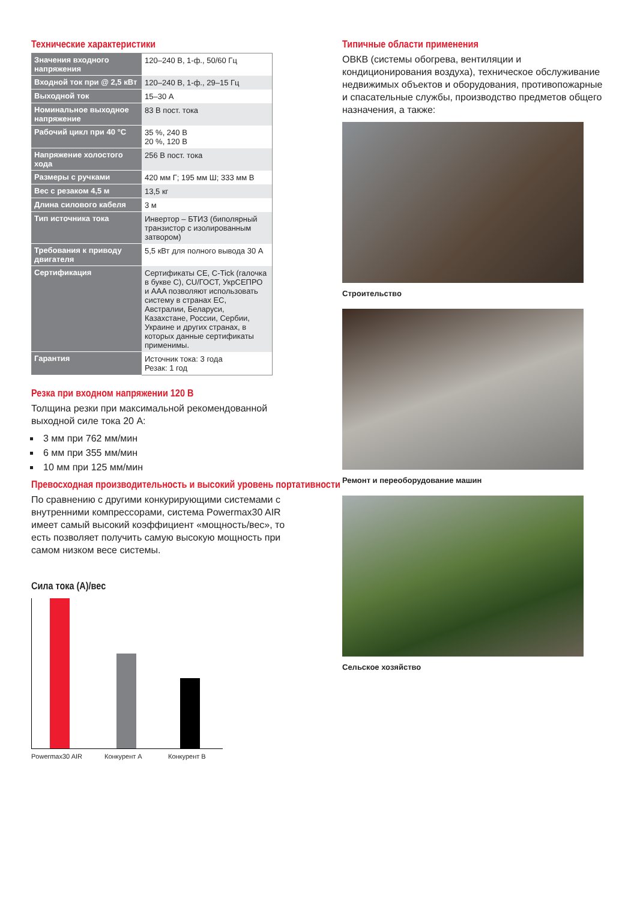Технические характеристики
| Значения входного напряжения | 120–240 В, 1-ф., 50/60 Гц |
| Входной ток при @ 2,5 кВт | 120–240 В, 1-ф., 29–15 Гц |
| Выходной ток | 15–30 А |
| Номинальное выходное напряжение | 83 В пост. тока |
| Рабочий цикл при 40 °C | 35 %, 240 В 20 %, 120 В |
| Напряжение холостого хода | 256 В пост. тока |
| Размеры с ручками | 420 мм Г; 195 мм Ш; 333 мм В |
| Вес с резаком 4,5 м | 13,5 кг |
| Длина силового кабеля | 3 м |
| Тип источника тока | Инвертор – БТИЗ (биполярный транзистор с изолированным затвором) |
| Требования к приводу двигателя | 5,5 кВт для полного вывода 30 А |
| Сертификация | Сертификаты CE, C-Tick (галочка в букве С), CU/ГОСТ, УкрСЕПРО и AAA позволяют использовать систему в странах ЕС, Австралии, Беларуси, Казахстане, России, Сербии, Украине и других странах, в которых данные сертификаты применимы. |
| Гарантия | Источник тока: 3 года Резак: 1 год |
Резка при входном напряжении 120 В
Толщина резки при максимальной рекомендованной выходной силе тока 20 А:
3 мм при 762 мм/мин
6 мм при 355 мм/мин
10 мм при 125 мм/мин
Превосходная производительность и высокий уровень портативности
По сравнению с другими конкурирующими системами с внутренними компрессорами, система Powermax30 AIR имеет самый высокий коэффициент «мощность/вес», то есть позволяет получить самую высокую мощность при самом низком весе системы.
Сила тока (А)/вес
Powermax30 AIR Конкурент А Конкурент В
Типичные области применения
ОВКВ (системы обогрева, вентиляции и кондиционирования воздуха), техническое обслуживание недвижимых объектов и оборудования, противопожарные и спасательные службы, производство предметов общего назначения, а также:
Строительство
Ремонт и переоборудование машин
Сельское хозяйство